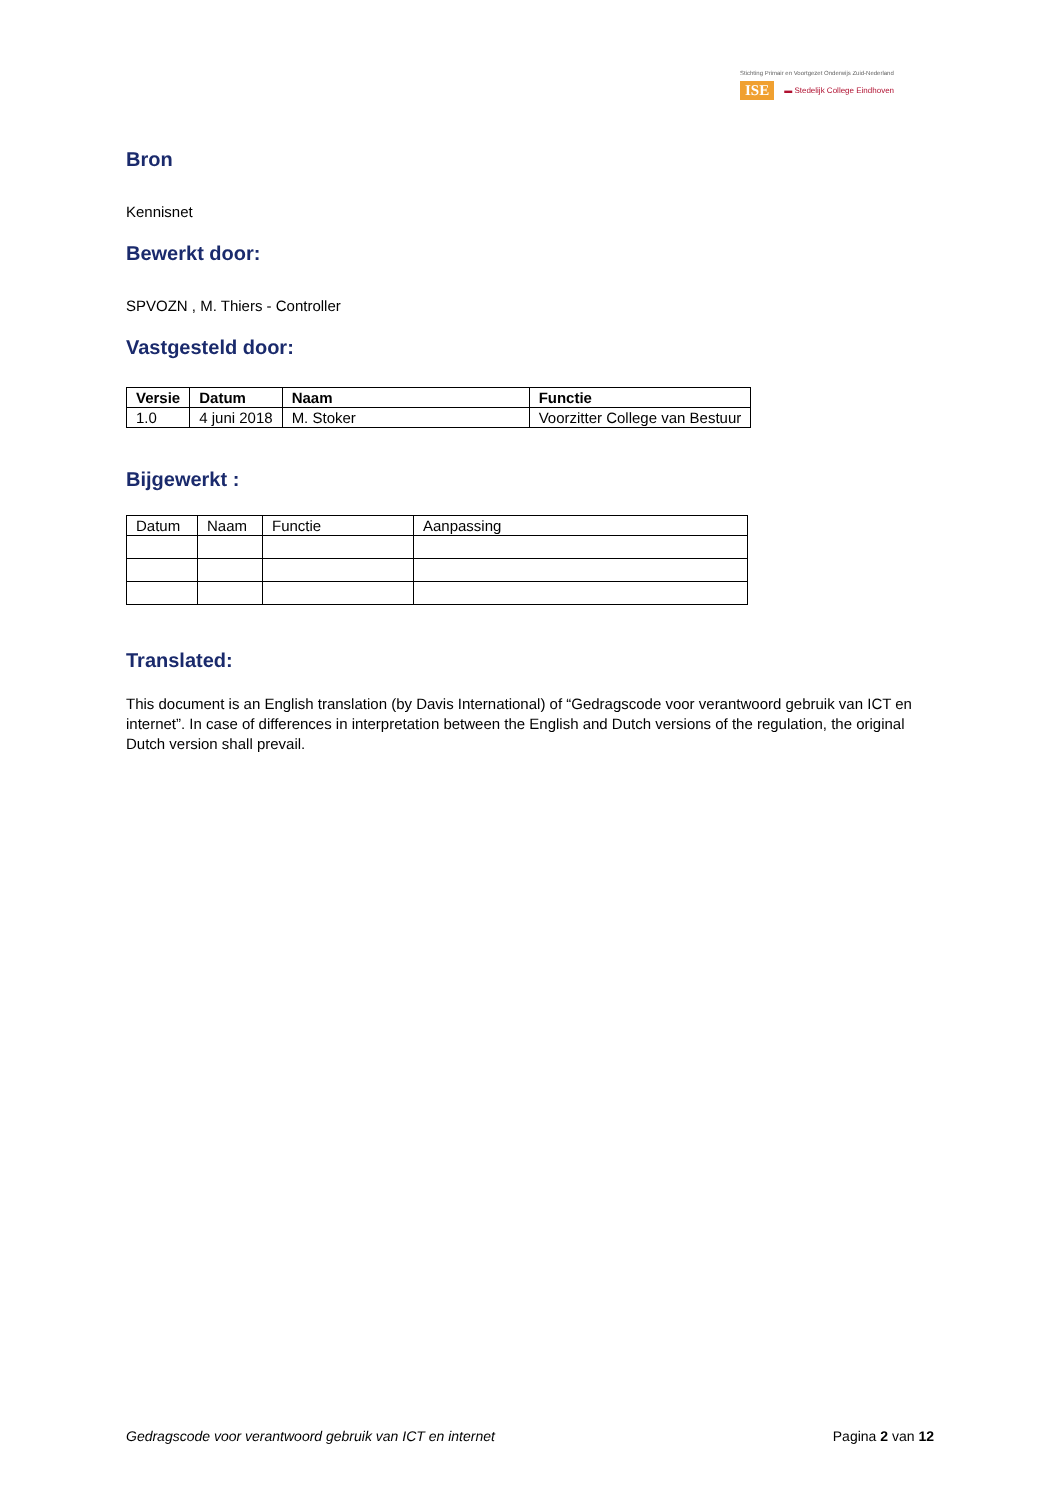Stichting Primair en Voortgezet Onderwijs Zuid-Nederland
ISE ▬ Stedelijk College Eindhoven
Bron
Kennisnet
Bewerkt door:
SPVOZN , M. Thiers - Controller
Vastgesteld door:
| Versie | Datum | Naam | Functie |
| --- | --- | --- | --- |
| 1.0 | 4 juni 2018 | M. Stoker | Voorzitter College van Bestuur |
Bijgewerkt :
| Datum | Naam | Functie | Aanpassing |
| --- | --- | --- | --- |
Translated:
This document is an English translation (by Davis International) of “Gedragscode voor verantwoord gebruik van ICT en internet”. In case of differences in interpretation between the English and Dutch versions of the regulation, the original Dutch version shall prevail.
Gedragscode voor verantwoord gebruik van ICT en internet Pagina 2 van 12